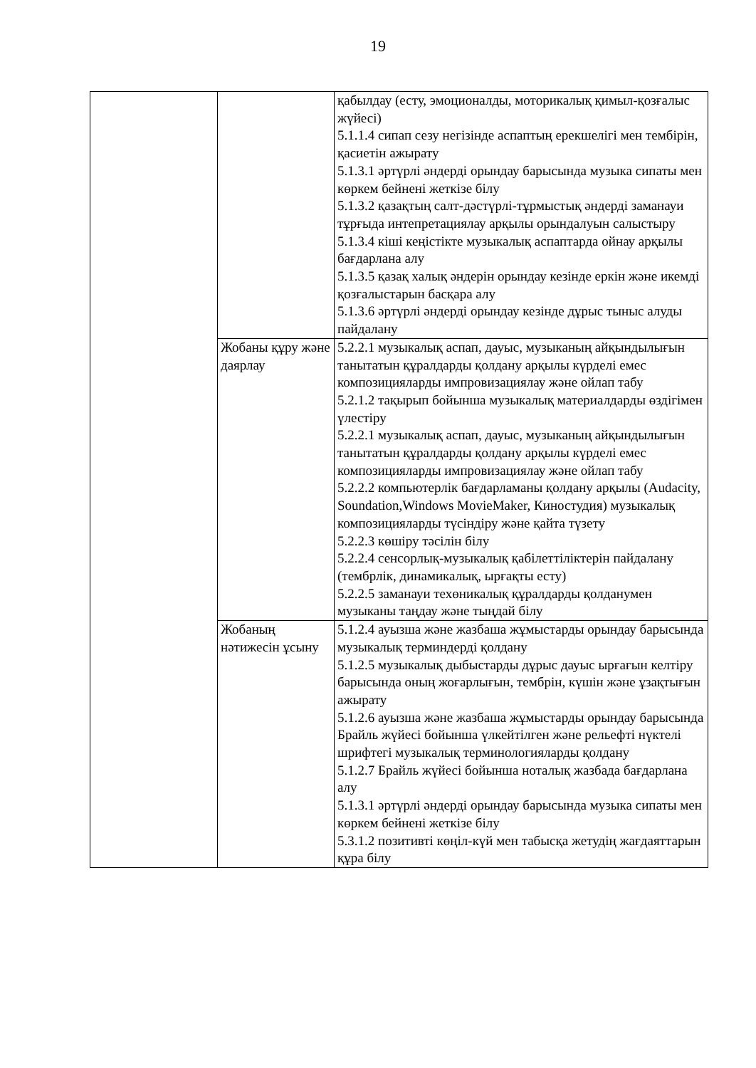19
| | | қабылдау (есту, эмоционалды, моторикалық қимыл-қозғалыс жүйесі) 5.1.1.4 сипап сезу негізінде аспаптың ерекшелігі мен тембірін, қасиетін ажырату 5.1.3.1 әртүрлі әндерді орындау барысында музыка сипаты мен көркем бейнені жеткізе білу 5.1.3.2 қазақтың салт-дәстүрлі-тұрмыстық әндерді заманауи тұрғыда интепретациялау арқылы орындалуын салыстыру 5.1.3.4 кіші кеңістікте музыкалық аспаптарда ойнау арқылы бағдарлана алу 5.1.3.5 қазақ халық әндерін орындау кезінде еркін және икемді қозғалыстарын басқара алу 5.1.3.6 әртүрлі әндерді орындау кезінде дұрыс тыныс алуды пайдалану |
| | Жобаны құру және даярлау | 5.2.2.1 музыкалық аспап, дауыс, музыканың айқындылығын танытатын құралдарды қолдану арқылы күрделі емес композицияларды импровизациялау және ойлап табу 5.2.1.2 тақырып бойынша музыкалық материалдарды өздігімен үлестіру 5.2.2.1 музыкалық аспап, дауыс, музыканың айқындылығын танытатын құралдарды қолдану арқылы күрделі емес композицияларды импровизациялау және ойлап табу 5.2.2.2 компьютерлік бағдарламаны қолдану арқылы (Audacity, Soundation,Windows MovieMaker, Киностудия) музыкалық композицияларды түсіндіру және қайта түзету 5.2.2.3 көшіру тәсілін білу 5.2.2.4 сенсорлық-музыкалық қабілеттіліктерін пайдалану (тембрлік, динамикалық, ырғақты есту) 5.2.2.5 заманауи техөникалық құралдарды қолданумен музыканы таңдау және тыңдай білу |
| | Жобаның нәтижесін ұсыну | 5.1.2.4 ауызша және жазбаша жұмыстарды орындау барысында музыкалық терминдерді қолдану 5.1.2.5 музыкалық дыбыстарды дұрыс дауыс ырғағын келтіру барысында оның жоғарлығын, тембрін, күшін және ұзақтығын ажырату 5.1.2.6 ауызша және жазбаша жұмыстарды орындау барысында Брайль жүйесі бойынша үлкейтілген және рельефті нүктелі шрифтегі музыкалық терминологияларды қолдану 5.1.2.7 Брайль жүйесі бойынша ноталық жазбада бағдарлана алу 5.1.3.1 әртүрлі әндерді орындау барысында музыка сипаты мен көркем бейнені жеткізе білу 5.3.1.2 позитивті көңіл-күй мен табысқа жетудің жағдаяттарын құра білу |